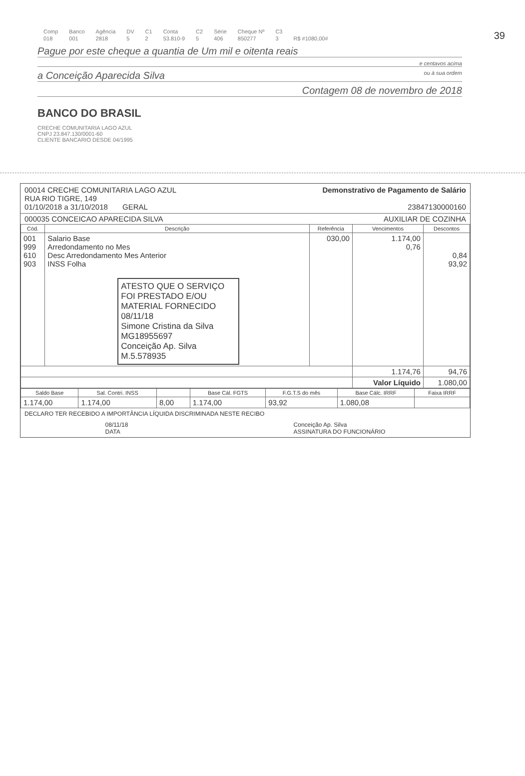39
| Comp | Banco | Agência | DV | C1 | Conta | C2 | Série | Cheque Nº | C3 | |
| 018 | 001 | 2818 | 5 | 2 | 53.810-9 | 5 | 406 | 850277 | 3 | R$ #1080,00# |
Pague por este cheque a quantia de Um mil e oitenta reais
e centavos acima
a Conceição Aparecida Silva ou à sua ordem
Contagem 08 de novembro de 2018
BANCO DO BRASIL
CRECHE COMUNITARIA LAGO AZUL
CNPJ 23.847.130/0001-60
CLIENTE BANCARIO DESDE 04/1995
00014 CRECHE COMUNITARIA LAGO AZUL
RUA RIO TIGRE, 149
01/10/2018 a 31/10/2018 GERAL
Demonstrativo de Pagamento de Salário
23847130000160
000035 CONCEICAO APARECIDA SILVA AUXILIAR DE COZINHA
| Cód. | Descrição | Referência | Vencimentos | Descontos |
| --- | --- | --- | --- | --- |
| 001 999 610 903 | Salario Base Arredondamento no Mes Desc Arredondamento Mes Anterior INSS Folha ATESTO QUE O SERVIÇO FOI PRESTADO E/OU MATERIAL FORNECIDO 08/11/18 Simone Cristina da Silva MG18955697 Conceição Ap. Silva M.5.578935 | 030,00 | 1.174,00 0,76 | 0,84 93,92 |
| | | | 1.174,76 | 94,76 |
| | | | Valor Líquido | 1.080,00 |
| Saldo Base | Sal. Contri. INSS | | Base Cál. FGTS | F.G.T.S do mês | Base Cálc. IRRF | Faixa IRRF |
| --- | --- | --- | --- | --- | --- | --- |
| 1.174,00 | 1.174,00 | 8,00 | 1.174,00 | 93,92 | 1.080,08 | |
DECLARO TER RECEBIDO A IMPORTÂNCIA LÍQUIDA DISCRIMINADA NESTE RECIBO
08/11/18
DATA Conceição Ap. Silva
ASSINATURA DO FUNCIONÁRIO